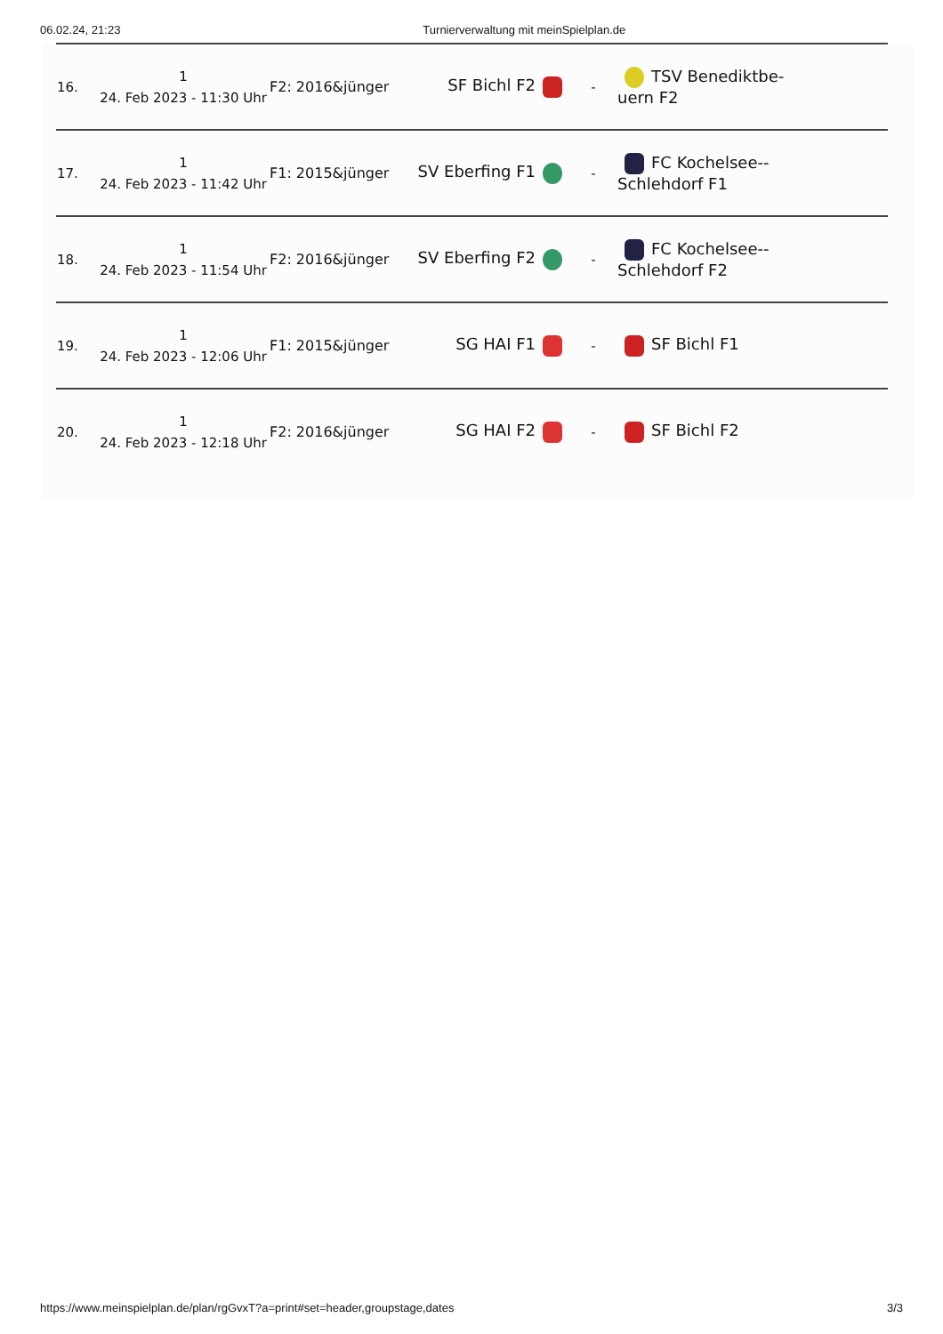06.02.24, 21:23 Turnierverwaltung mit meinSpielplan.de
| 16. | 1 24. Feb 2023 - 11:30 Uhr | F2: 2016&jünger | SF Bichl F2 | - | TSV Benediktbe- uern F2 |
| 17. | 1 24. Feb 2023 - 11:42 Uhr | F1: 2015&jünger | SV Eberfing F1 | - | FC Kochelsee-- Schlehdorf F1 |
| 18. | 1 24. Feb 2023 - 11:54 Uhr | F2: 2016&jünger | SV Eberfing F2 | - | FC Kochelsee-- Schlehdorf F2 |
| 19. | 1 24. Feb 2023 - 12:06 Uhr | F1: 2015&jünger | SG HAI F1 | - | SF Bichl F1 |
| 20. | 1 24. Feb 2023 - 12:18 Uhr | F2: 2016&jünger | SG HAI F2 | - | SF Bichl F2 |
https://www.meinspielplan.de/plan/rgGvxT?a=print#set=header,groupstage,dates 3/3